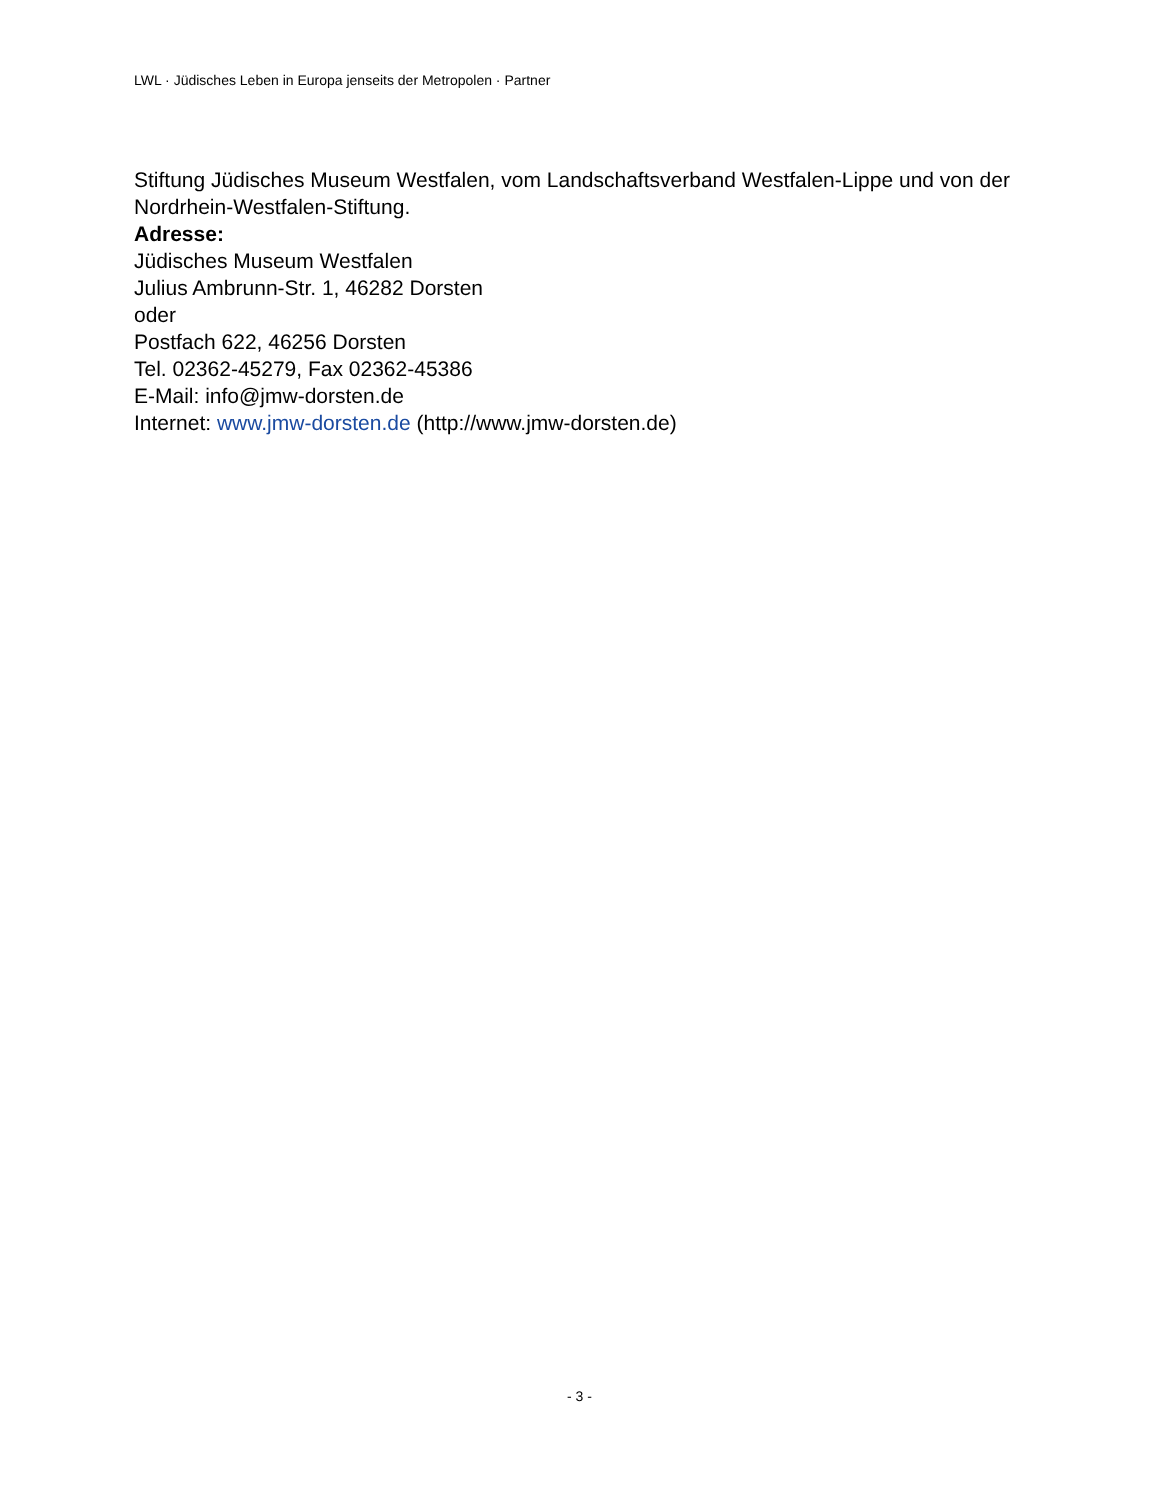LWL · Jüdisches Leben in Europa jenseits der Metropolen · Partner
Stiftung Jüdisches Museum Westfalen, vom Landschaftsverband Westfalen-Lippe und von der Nordrhein-Westfalen-Stiftung.
Adresse:
Jüdisches Museum Westfalen
Julius Ambrunn-Str. 1, 46282 Dorsten
oder
Postfach 622, 46256 Dorsten
Tel. 02362-45279, Fax 02362-45386
E-Mail: info@jmw-dorsten.de
Internet: www.jmw-dorsten.de (http://www.jmw-dorsten.de)
- 3 -